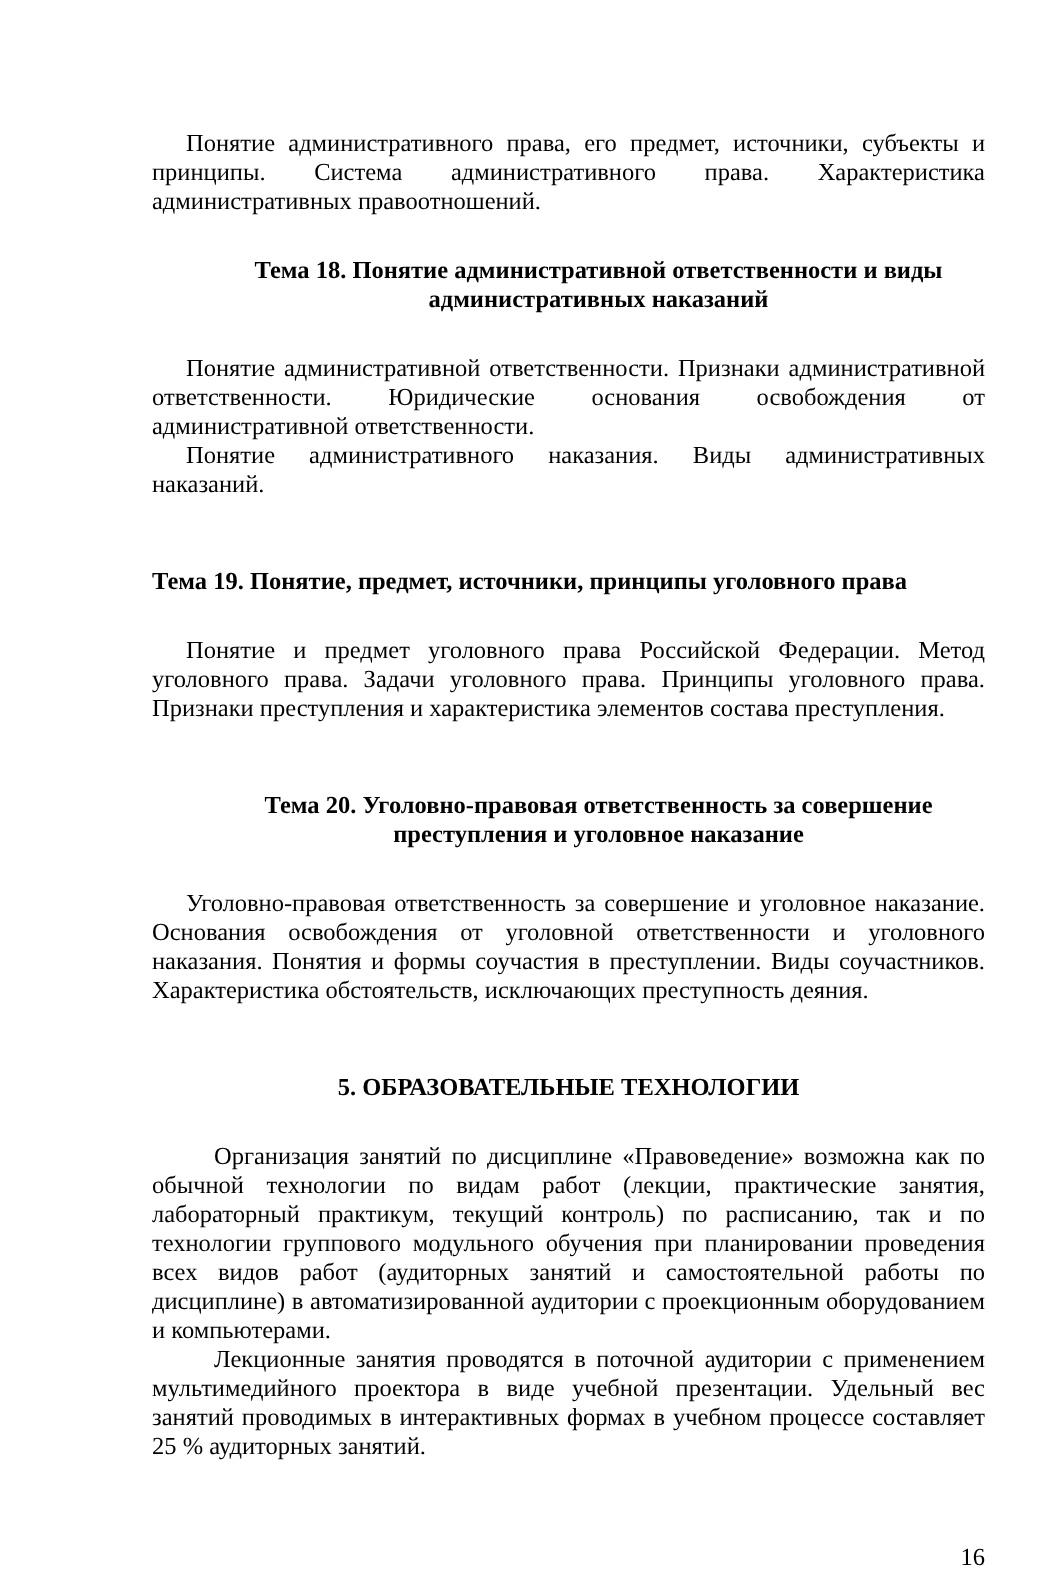Понятие административного права, его предмет, источники, субъекты и принципы. Система административного права. Характеристика административных правоотношений.
Тема 18. Понятие административной ответственности и виды административных наказаний
Понятие административной ответственности. Признаки административной ответственности. Юридические основания освобождения от административной ответственности.
Понятие административного наказания. Виды административных наказаний.
Тема 19. Понятие, предмет, источники, принципы уголовного права
Понятие и предмет уголовного права Российской Федерации. Метод уголовного права. Задачи уголовного права. Принципы уголовного права. Признаки преступления и характеристика элементов состава преступления.
Тема 20. Уголовно-правовая ответственность за совершение преступления и уголовное наказание
Уголовно-правовая ответственность за совершение и уголовное наказание. Основания освобождения от уголовной ответственности и уголовного наказания. Понятия и формы соучастия в преступлении. Виды соучастников. Характеристика обстоятельств, исключающих преступность деяния.
5. ОБРАЗОВАТЕЛЬНЫЕ ТЕХНОЛОГИИ
Организация занятий по дисциплине «Правоведение» возможна как по обычной технологии по видам работ (лекции, практические занятия, лабораторный практикум, текущий контроль) по расписанию, так и по технологии группового модульного обучения при планировании проведения всех видов работ (аудиторных занятий и самостоятельной работы по дисциплине) в автоматизированной аудитории с проекционным оборудованием и компьютерами.
Лекционные занятия проводятся в поточной аудитории с применением мультимедийного проектора в виде учебной презентации. Удельный вес занятий проводимых в интерактивных формах в учебном процессе составляет 25 % аудиторных занятий.
16